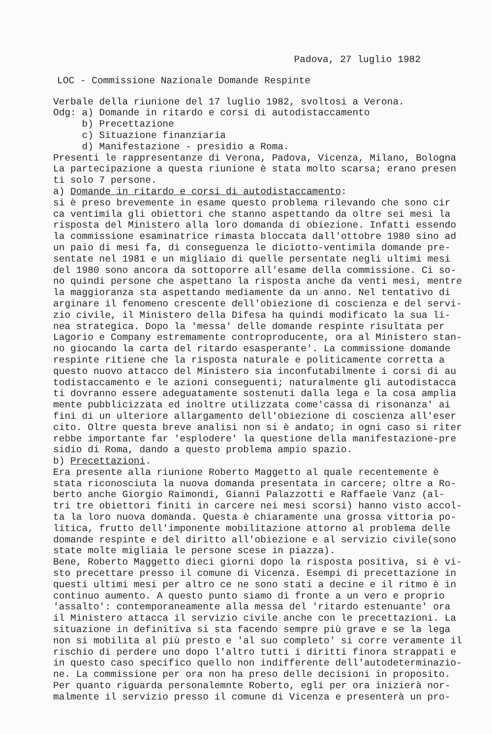Padova, 27 luglio 1982
LOC - Commissione Nazionale Domande Respinte
Verbale della riunione del 17 luglio 1982, svoltosi a Verona. Odg: a) Domande in ritardo e corsi di autodistaccamento b) Precettazione c) Situazione finanziaria d) Manifestazione - presidio a Roma. Presenti le rappresentanze di Verona, Padova, Vicenza, Milano, Bologna La partecipazione a questa riunione è stata molto scarsa; erano presen ti solo 7 persone. a) Domande in ritardo e corsi di autodistaccamento: si è preso brevemente in esame questo problema rilevando che sono cir ca ventimila gli obiettori che stanno aspettando da oltre sei mesi la risposta del Ministero alla loro domanda di obiezione. Infatti essendo la commissione esaminatrice rimasta bloccata dall'ottobre 1980 sino ad un paio di mesi fa, di conseguenza le diciotto-ventimila domande pre- sentate nel 1981 e un migliaio di quelle persentate negli ultimi mesi del 1980 sono ancora da sottoporre all'esame della commissione. Ci so- no quindi persone che aspettano la risposta anche da venti mesi, mentre la maggioranza sta aspettando mediamente da un anno. Nel tentativo di arginare il fenomeno crescente dell'obiezione di coscienza e del servi- zio civile, il Ministero della Difesa ha quindi modificato la sua li- nea strategica. Dopo la 'messa' delle domande respinte risultata per Lagorio e Company estremamente controproducente, ora al Ministero stan- no giocando la carta del ritardo esasperante'. La commissione domande respinte ritiene che la risposta naturale e politicamente corretta a questo nuovo attacco del Ministero sia inconfutabilmente i corsi di au todistaccamento e le azioni conseguenti; naturalmente gli autodistacca ti dovranno essere adeguatamente sostenuti dalla lega e la cosa amplia mente pubblicizzata ed inoltre utilizzata come'cassa di risonanza' ai fini di un ulteriore allargamento dell'obiezione di coscienza all'eser cito. Oltre questa breve analisi non si è andato; in ogni caso si riter rebbe importante far 'esplodere' la questione della manifestazione-pre sidio di Roma, dando a questo problema ampio spazio. b) Precettazioni. Era presente alla riunione Roberto Maggetto al quale recentemente è stata riconosciuta la nuova domanda presentata in carcere; oltre a Ro- berto anche Giorgio Raimondi, Gianni Palazzotti e Raffaele Vanz (al- tri tre obiettori finiti in carcere nei mesi scorsi) hanno visto accol- ta la loro nuova domanda. Questa è chiaramente una grossa vittoria po- litica, frutto dell'imponente mobilitazione attorno al problema delle domande respinte e del diritto all'obiezione e al servizio civile(sono state molte migliaia le persone scese in piazza). Bene, Roberto Maggetto dieci giorni dopo la risposta positiva, si è vi- sto precettare presso il comune di Vicenza. Esempi di precettazione in questi ultimi mesi per altro ce ne sono stati a decine e il ritmo è in continuo aumento. A questo punto siamo di fronte a un vero e proprio 'assalto': contemporaneamente alla messa del 'ritardo estenuante' ora il Ministero attacca il servizio civile anche con le precettazioni. La situazione in definitiva si sta facendo sempre più grave e se la lega non si mobilita al più presto e 'al suo completo' si corre veramente il rischio di perdere uno dopo l'altro tutti i diritti finora strappati e in questo caso specifico quello non indifferente dell'autodeterminazio- ne. La commissione per ora non ha preso delle decisioni in proposito. Per quanto riguarda personalemnte Roberto, egli per ora inizierà nor- malmente il servizio presso il comune di Vicenza e presenterà un pro-